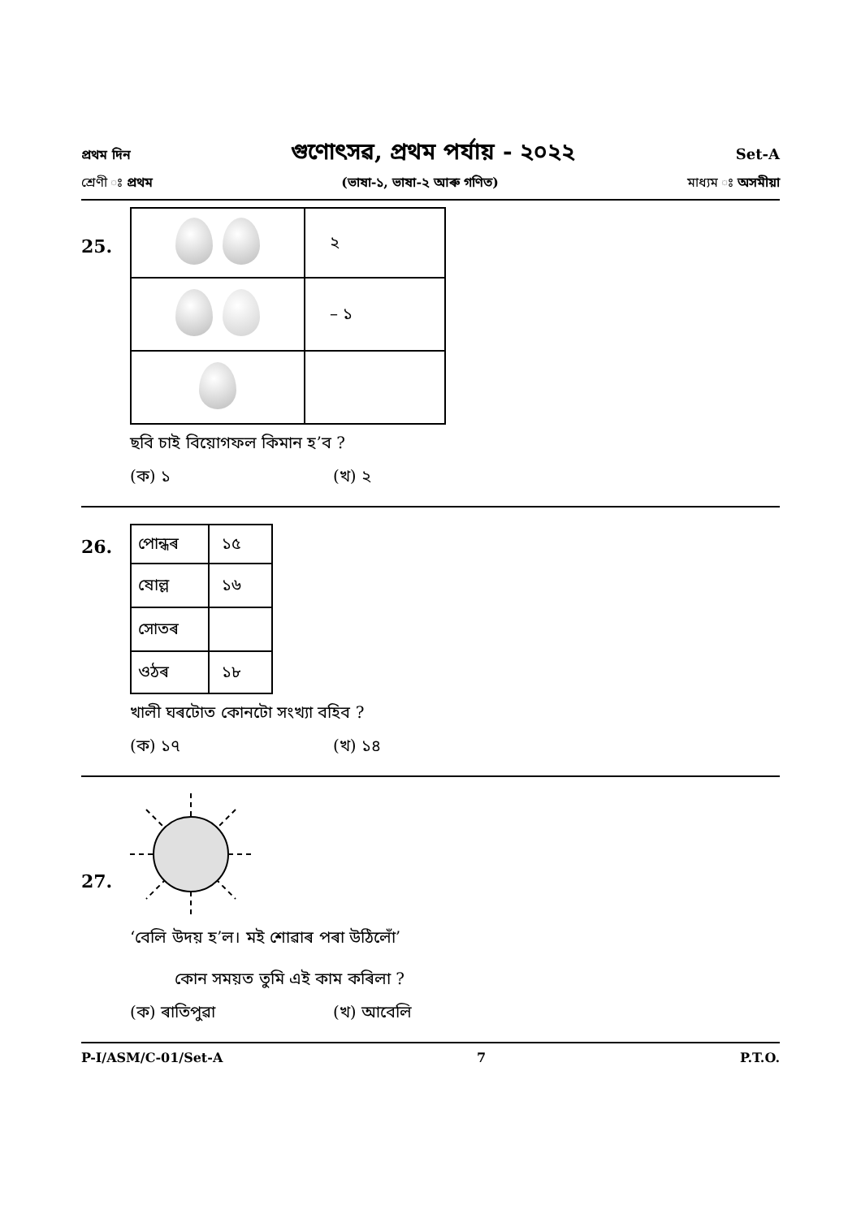প্ৰথম দিন গুণোৎসৱ, প্ৰথম পৰ্যায় - ২০২২ Set-A
শ্ৰেণী ঃ প্ৰথম (ভাষা-১, ভাষা-২ আৰু গণিত) মাধ্যম ঃ অসমীয়া
25.
| | ২ |
| | – ১ |
ছবি চাই বিয়োগফল কিমান হ’ব ?
(ক) ১ (খ) ২
26.
| পোন্ধৰ | ১৫ |
| ষোল্ল | ১৬ |
| সোতৰ | |
| ওঠৰ | ১৮ |
খালী ঘৰটোত কোনটো সংখ্যা বহিব ?
(ক) ১৭ (খ) ১৪
27.
‘বেলি উদয় হ’ল। মই শোৱাৰ পৰা উঠিলোঁ’
কোন সময়ত তুমি এই কাম কৰিলা ?
(ক) ৰাতিপুৱা (খ) আবেলি
P-I/ASM/C-01/Set-A 7 P.T.O.